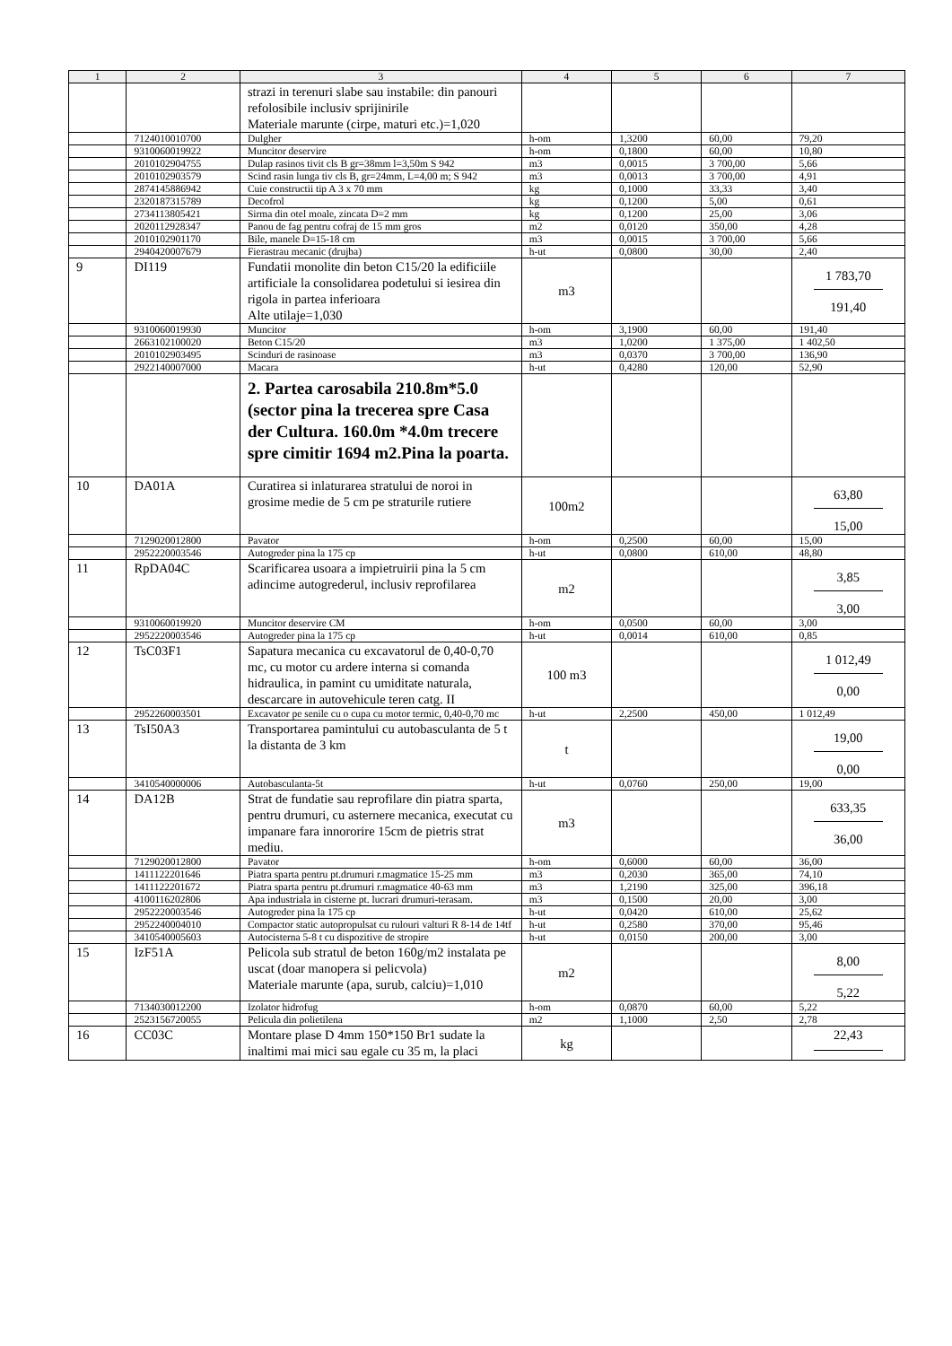| 1 | 2 | 3 | 4 | 5 | 6 | 7 |
| --- | --- | --- | --- | --- | --- | --- |
| | | strazi in terenuri slabe sau instabile: din panouri refolosibile inclusiv sprijinirile Materiale marunte (cirpe, maturi etc.)=1,020 | | | | |
| | 7124010010700 | Dulgher | h-om | 1,3200 | 60,00 | 79,20 |
| | 9310060019922 | Muncitor deservire | h-om | 0,1800 | 60,00 | 10,80 |
| | 2010102904755 | Dulap rasinos tivit cls B gr=38mm l=3,50m S 942 | m3 | 0,0015 | 3 700,00 | 5,66 |
| | 2010102903579 | Scind rasin lunga tiv cls B, gr=24mm, L=4,00 m; S 942 | m3 | 0,0013 | 3 700,00 | 4,91 |
| | 2874145886942 | Cuie constructii tip A 3 x 70 mm | kg | 0,1000 | 33,33 | 3,40 |
| | 2320187315789 | Decofrol | kg | 0,1200 | 5,00 | 0,61 |
| | 2734113805421 | Sirma din otel moale, zincata D=2 mm | kg | 0,1200 | 25,00 | 3,06 |
| | 2020112928347 | Panou de fag pentru cofraj de 15 mm gros | m2 | 0,0120 | 350,00 | 4,28 |
| | 2010102901170 | Bile, manele D=15-18 cm | m3 | 0,0015 | 3 700,00 | 5,66 |
| | 2940420007679 | Fierastrau mecanic (drujba) | h-ut | 0,0800 | 30,00 | 2,40 |
| 9 | DI119 | Fundatii monolite din beton C15/20 la edificiile artificiale la consolidarea podetului si iesirea din rigola in partea inferioara Alte utilaje=1,030 | m3 | | | 1 783,70 191,40 |
| | 9310060019930 | Muncitor | h-om | 3,1900 | 60,00 | 191,40 |
| | 2663102100020 | Beton C15/20 | m3 | 1,0200 | 1 375,00 | 1 402,50 |
| | 2010102903495 | Scinduri de rasinoase | m3 | 0,0370 | 3 700,00 | 136,90 |
| | 2922140007000 | Macara | h-ut | 0,4280 | 120,00 | 52,90 |
| | | 2. Partea carosabila 210.8m*5.0 (sector pina la trecerea spre Casa der Cultura. 160.0m *4.0m trecere spre cimitir 1694 m2.Pina la poarta. | | | | |
| 10 | DA01A | Curatirea si inlaturarea stratului de noroi in grosime medie de 5 cm pe straturile rutiere | 100m2 | | | 63,80 15,00 |
| | 7129020012800 | Pavator | h-om | 0,2500 | 60,00 | 15,00 |
| | 2952220003546 | Autogreder pina la 175 cp | h-ut | 0,0800 | 610,00 | 48,80 |
| 11 | RpDA04C | Scarificarea usoara a impietruirii pina la 5 cm adincime autogrederul, inclusiv reprofilarea | m2 | | | 3,85 3,00 |
| | 9310060019920 | Muncitor deservire CM | h-om | 0,0500 | 60,00 | 3,00 |
| | 2952220003546 | Autogreder pina la 175 cp | h-ut | 0,0014 | 610,00 | 0,85 |
| 12 | TsC03F1 | Sapatura mecanica cu excavatorul de 0,40-0,70 mc, cu motor cu ardere interna si comanda hidraulica, in pamint cu umiditate naturala, descarcare in autovehicule teren catg. II | 100 m3 | | | 1 012,49 0,00 |
| | 2952260003501 | Excavator pe senile cu o cupa cu motor termic, 0,40-0,70 mc | h-ut | 2,2500 | 450,00 | 1 012,49 |
| 13 | TsI50A3 | Transportarea pamintului cu autobasculanta de 5 t la distanta de 3 km | t | | | 19,00 0,00 |
| | 3410540000006 | Autobasculanta-5t | h-ut | 0,0760 | 250,00 | 19,00 |
| 14 | DA12B | Strat de fundatie sau reprofilare din piatra sparta, pentru drumuri, cu asternere mecanica, executat cu impanare fara innororire 15cm de pietris strat mediu. | m3 | | | 633,35 36,00 |
| | 7129020012800 | Pavator | h-om | 0,6000 | 60,00 | 36,00 |
| | 1411122201646 | Piatra sparta pentru pt.drumuri r.magmatice 15-25 mm | m3 | 0,2030 | 365,00 | 74,10 |
| | 1411122201672 | Piatra sparta pentru pt.drumuri r.magmatice 40-63 mm | m3 | 1,2190 | 325,00 | 396,18 |
| | 4100116202806 | Apa industriala in cisterne pt. lucrari drumuri-terasam. | m3 | 0,1500 | 20,00 | 3,00 |
| | 2952220003546 | Autogreder pina la 175 cp | h-ut | 0,0420 | 610,00 | 25,62 |
| | 2952240004010 | Compactor static autopropulsat cu rulouri valturi R 8-14 de 14tf | h-ut | 0,2580 | 370,00 | 95,46 |
| | 3410540005603 | Autocisterna 5-8 t cu dispozitive de stropire | h-ut | 0,0150 | 200,00 | 3,00 |
| 15 | IzF51A | Pelicola sub stratul de beton 160g/m2 instalata pe uscat (doar manopera si pelicvola) Materiale marunte (apa, surub, calciu)=1,010 | m2 | | | 8,00 5,22 |
| | 7134030012200 | Izolator hidrofug | h-om | 0,0870 | 60,00 | 5,22 |
| | 2523156720055 | Pelicula din polietilena | m2 | 1,1000 | 2,50 | 2,78 |
| 16 | CC03C | Montare plase D 4mm 150*150 Br1 sudate la inaltimi mai mici sau egale cu 35 m, la placi | kg | | | 22,43 |